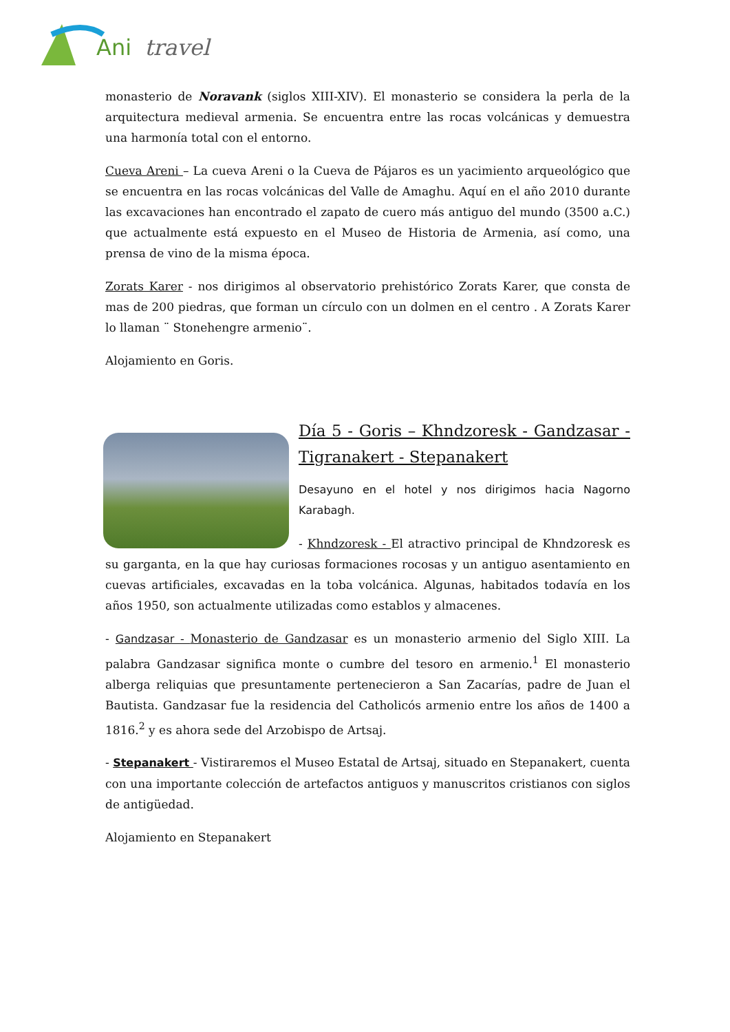Ani
travel
monasterio de Noravank (siglos XIII-XIV). El monasterio se considera la perla de la arquitectura medieval armenia. Se encuentra entre las rocas volcánicas y demuestra una harmonía total con el entorno.
Cueva Areni – La cueva Areni o la Cueva de Pájaros es un yacimiento arqueológico que se encuentra en las rocas volcánicas del Valle de Amaghu. Aquí en el año 2010 durante las excavaciones han encontrado el zapato de cuero más antiguo del mundo (3500 a.C.) que actualmente está expuesto en el Museo de Historia de Armenia, así como, una prensa de vino de la misma época.
Zorats Karer - nos dirigimos al observatorio prehistórico Zorats Karer, que consta de mas de 200 piedras, que forman un círculo con un dolmen en el centro . A Zorats Karer lo llaman ¨ Stonehengre armenio¨.
Alojamiento en Goris.
Día 5 - Goris – Khndzoresk - Gandzasar - Tigranakert - Stepanakert
Desayuno en el hotel y nos dirigimos hacia Nagorno Karabagh.
- Khndzoresk - El atractivo principal de Khndzoresk es su garganta, en la que hay curiosas formaciones rocosas y un antiguo asentamiento en cuevas artificiales, excavadas en la toba volcánica. Algunas, habitados todavía en los años 1950, son actualmente utilizadas como establos y almacenes.
- Gandzasar - Monasterio de Gandzasar es un monasterio armenio del Siglo XIII. La palabra Gandzasar significa monte o cumbre del tesoro en armenio.<sup>1</sup> El monasterio alberga reliquias que presuntamente pertenecieron a San Zacarías, padre de Juan el Bautista. Gandzasar fue la residencia del Catholicós armenio entre los años de 1400 a 1816.<sup>2</sup> y es ahora sede del Arzobispo de Artsaj.
- Stepanakert - Vistiraremos el Museo Estatal de Artsaj, situado en Stepanakert, cuenta con una importante colección de artefactos antiguos y manuscritos cristianos con siglos de antigüedad.
Alojamiento en Stepanakert